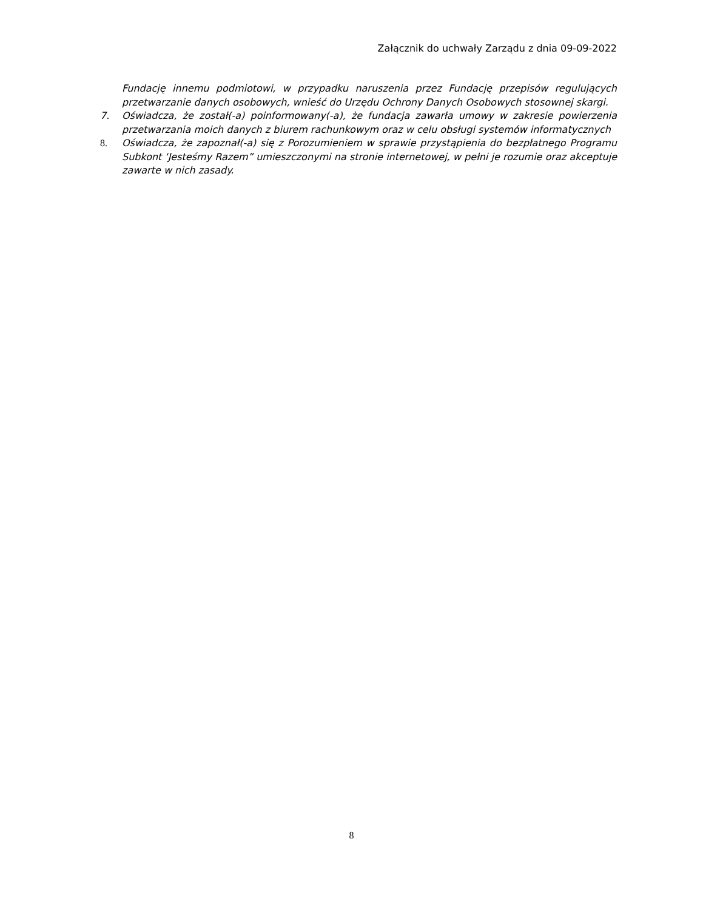Załącznik do uchwały Zarządu z dnia 09-09-2022
Fundację innemu podmiotowi, w przypadku naruszenia przez Fundację przepisów regulujących przetwarzanie danych osobowych, wnieść do Urzędu Ochrony Danych Osobowych stosownej skargi.
7. Oświadcza, że został(-a) poinformowany(-a), że fundacja zawarła umowy w zakresie powierzenia przetwarzania moich danych z biurem rachunkowym oraz w celu obsługi systemów informatycznych
8. Oświadcza, że zapoznał(-a) się z Porozumieniem w sprawie przystąpienia do bezpłatnego Programu Subkont ‘Jesteśmy Razem” umieszczonymi na stronie internetowej, w pełni je rozumie oraz akceptuje zawarte w nich zasady.
8